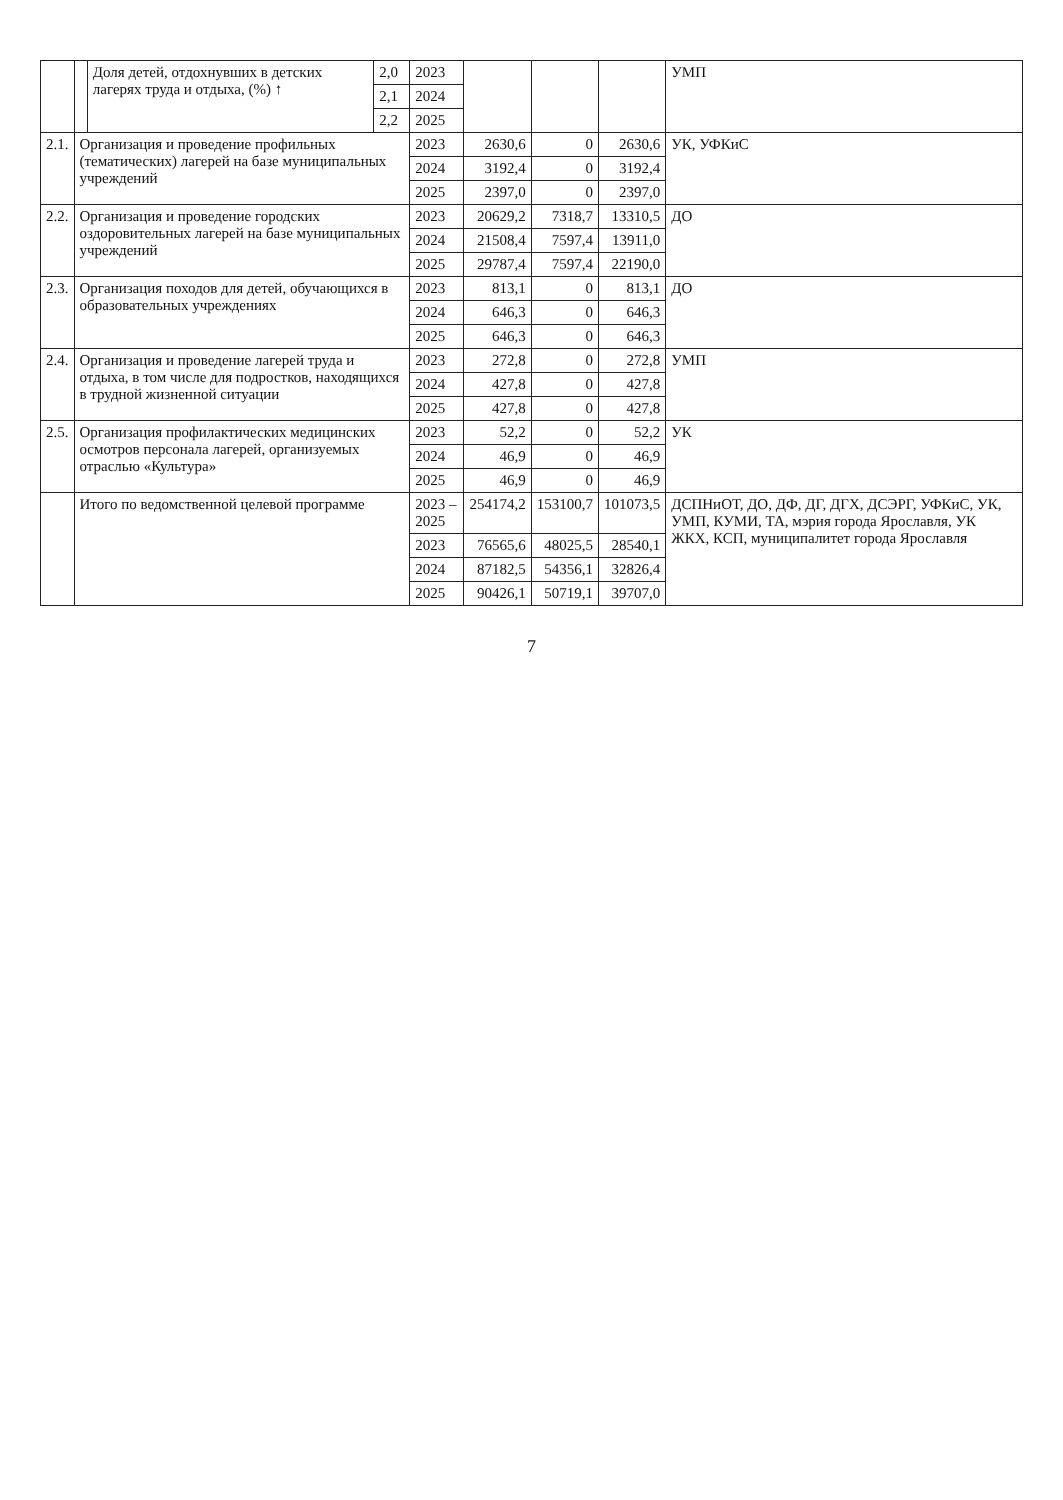| | | Доля детей, отдохнувших в детских лагерях труда и отдыха, (%) ↑ | 2,0 | 2023 | | | | УМП |
| | | | 2,1 | 2024 | | | | |
| | | | 2,2 | 2025 | | | | |
| 2.1. | Организация и проведение профильных (тематических) лагерей на базе муниципальных учреждений | | | 2023 | 2630,6 | 0 | 2630,6 | УК, УФКиС |
| | | | | 2024 | 3192,4 | 0 | 3192,4 | |
| | | | | 2025 | 2397,0 | 0 | 2397,0 | |
| 2.2. | Организация и проведение городских оздоровительных лагерей на базе муниципальных учреждений | | | 2023 | 20629,2 | 7318,7 | 13310,5 | ДО |
| | | | | 2024 | 21508,4 | 7597,4 | 13911,0 | |
| | | | | 2025 | 29787,4 | 7597,4 | 22190,0 | |
| 2.3. | Организация походов для детей, обучающихся в образовательных учреждениях | | | 2023 | 813,1 | 0 | 813,1 | ДО |
| | | | | 2024 | 646,3 | 0 | 646,3 | |
| | | | | 2025 | 646,3 | 0 | 646,3 | |
| 2.4. | Организация и проведение лагерей труда и отдыха, в том числе для подростков, находящихся в трудной жизненной ситуации | | | 2023 | 272,8 | 0 | 272,8 | УМП |
| | | | | 2024 | 427,8 | 0 | 427,8 | |
| | | | | 2025 | 427,8 | 0 | 427,8 | |
| 2.5. | Организация профилактических медицинских осмотров персонала лагерей, организуемых отраслью «Культура» | | | 2023 | 52,2 | 0 | 52,2 | УК |
| | | | | 2024 | 46,9 | 0 | 46,9 | |
| | | | | 2025 | 46,9 | 0 | 46,9 | |
| | Итого по ведомственной целевой программе | | | 2023 – 2025 | 254174,2 | 153100,7 | 101073,5 | ДСПНиОТ, ДО, ДФ, ДГ, ДГХ, ДСЭРГ, УФКиС, УК, УМП, КУМИ, ТА, мэрия города Ярославля, УК ЖКХ, КСП, муниципалитет города Ярославля |
| | | | | 2023 | 76565,6 | 48025,5 | 28540,1 | |
| | | | | 2024 | 87182,5 | 54356,1 | 32826,4 | |
| | | | | 2025 | 90426,1 | 50719,1 | 39707,0 | |
7